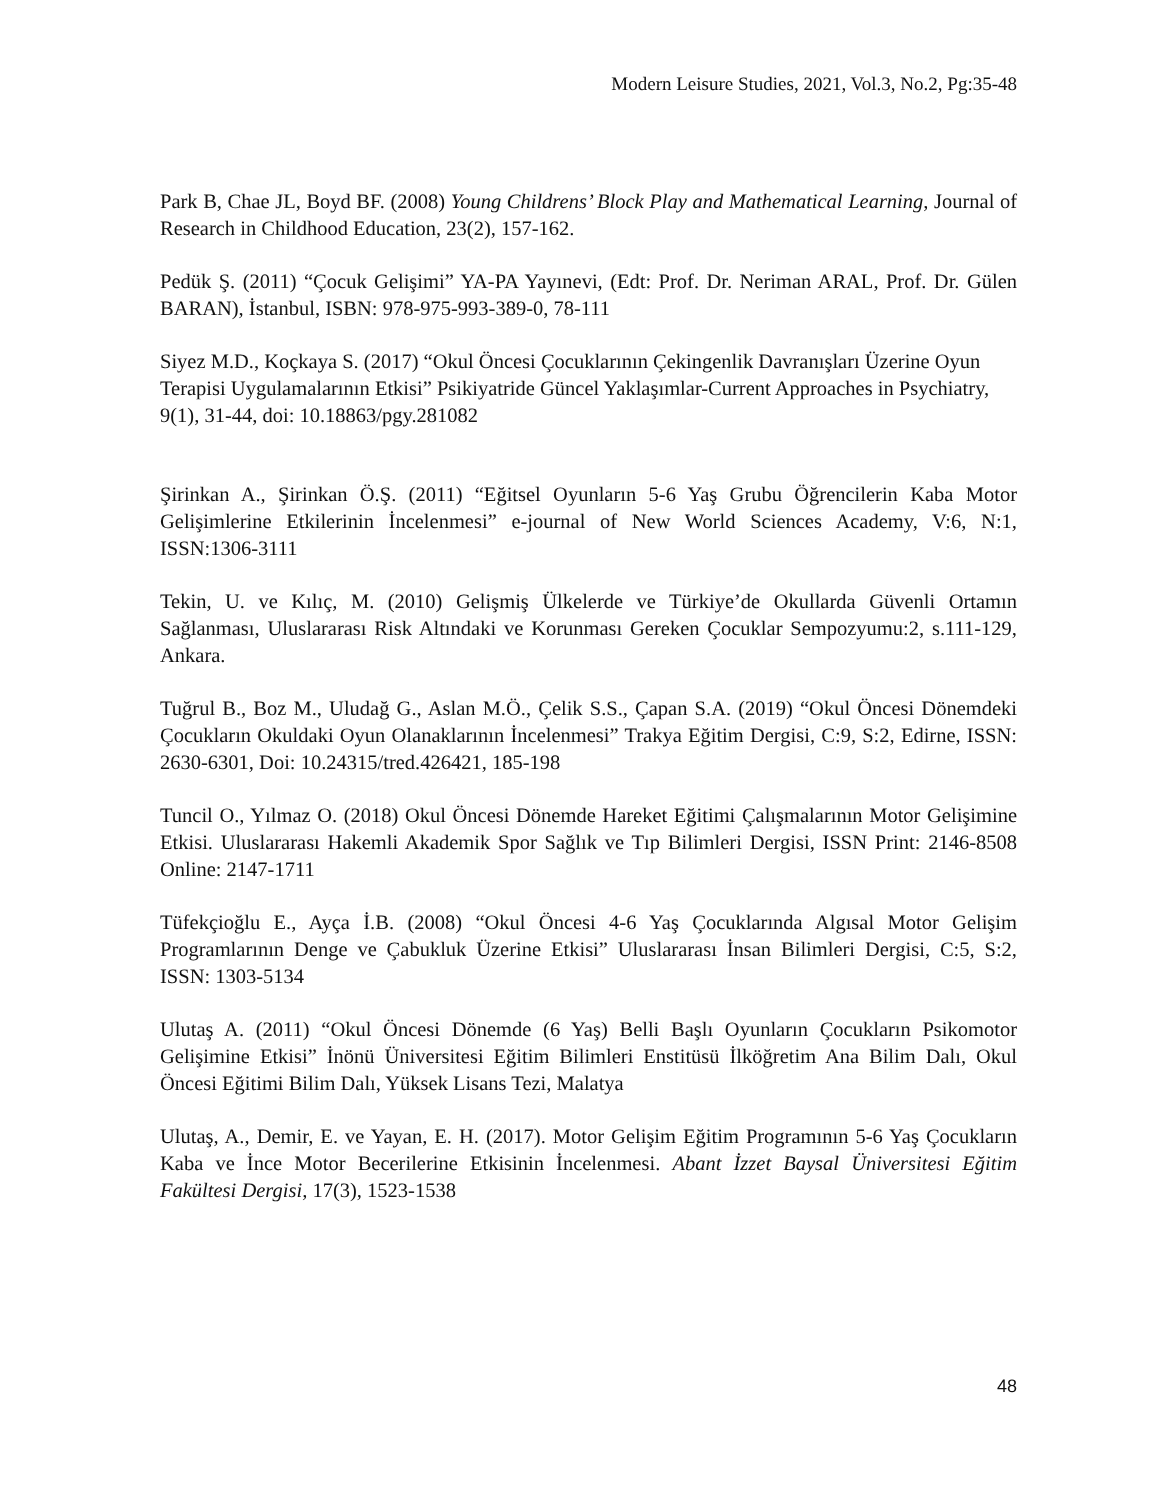Modern Leisure Studies, 2021, Vol.3, No.2, Pg:35-48
Park B, Chae JL, Boyd BF. (2008) Young Childrens’ Block Play and Mathematical Learning, Journal of Research in Childhood Education, 23(2), 157-162.
Pedük Ş. (2011) “Çocuk Gelişimi” YA-PA Yayınevi, (Edt: Prof. Dr. Neriman ARAL, Prof. Dr. Gülen BARAN), İstanbul, ISBN: 978-975-993-389-0, 78-111
Siyez M.D., Koçkaya S. (2017) “Okul Öncesi Çocuklarının Çekingenlik Davranışları Üzerine Oyun Terapisi Uygulamalarının Etkisi” Psikiyatride Güncel Yaklaşımlar-Current Approaches in Psychiatry, 9(1), 31-44, doi: 10.18863/pgy.281082
Şirinkan A., Şirinkan Ö.Ş. (2011) “Eğitsel Oyunların 5-6 Yaş Grubu Öğrencilerin Kaba Motor Gelişimlerine Etkilerinin İncelenmesi” e-journal of New World Sciences Academy, V:6, N:1, ISSN:1306-3111
Tekin, U. ve Kılıç, M. (2010) Gelişmiş Ülkelerde ve Türkiye’de Okullarda Güvenli Ortamın Sağlanması, Uluslararası Risk Altındaki ve Korunması Gereken Çocuklar Sempozyumu:2, s.111-129, Ankara.
Tuğrul B., Boz M., Uludağ G., Aslan M.Ö., Çelik S.S., Çapan S.A. (2019) “Okul Öncesi Dönemdeki Çocukların Okuldaki Oyun Olanaklarının İncelenmesi” Trakya Eğitim Dergisi, C:9, S:2, Edirne, ISSN: 2630-6301, Doi: 10.24315/tred.426421, 185-198
Tuncil O., Yılmaz O. (2018) Okul Öncesi Dönemde Hareket Eğitimi Çalışmalarının Motor Gelişimine Etkisi. Uluslararası Hakemli Akademik Spor Sağlık ve Tıp Bilimleri Dergisi, ISSN Print: 2146-8508 Online: 2147-1711
Tüfekçioğlu E., Ayça İ.B. (2008) “Okul Öncesi 4-6 Yaş Çocuklarında Algısal Motor Gelişim Programlarının Denge ve Çabukluk Üzerine Etkisi” Uluslararası İnsan Bilimleri Dergisi, C:5, S:2, ISSN: 1303-5134
Ulutaş A. (2011) “Okul Öncesi Dönemde (6 Yaş) Belli Başlı Oyunların Çocukların Psikomotor Gelişimine Etkisi” İnönü Üniversitesi Eğitim Bilimleri Enstitüsü İlköğretim Ana Bilim Dalı, Okul Öncesi Eğitimi Bilim Dalı, Yüksek Lisans Tezi, Malatya
Ulutaş, A., Demir, E. ve Yayan, E. H. (2017). Motor Gelişim Eğitim Programının 5-6 Yaş Çocukların Kaba ve İnce Motor Becerilerine Etkisinin İncelenmesi. Abant İzzet Baysal Üniversitesi Eğitim Fakültesi Dergisi, 17(3), 1523-1538
48